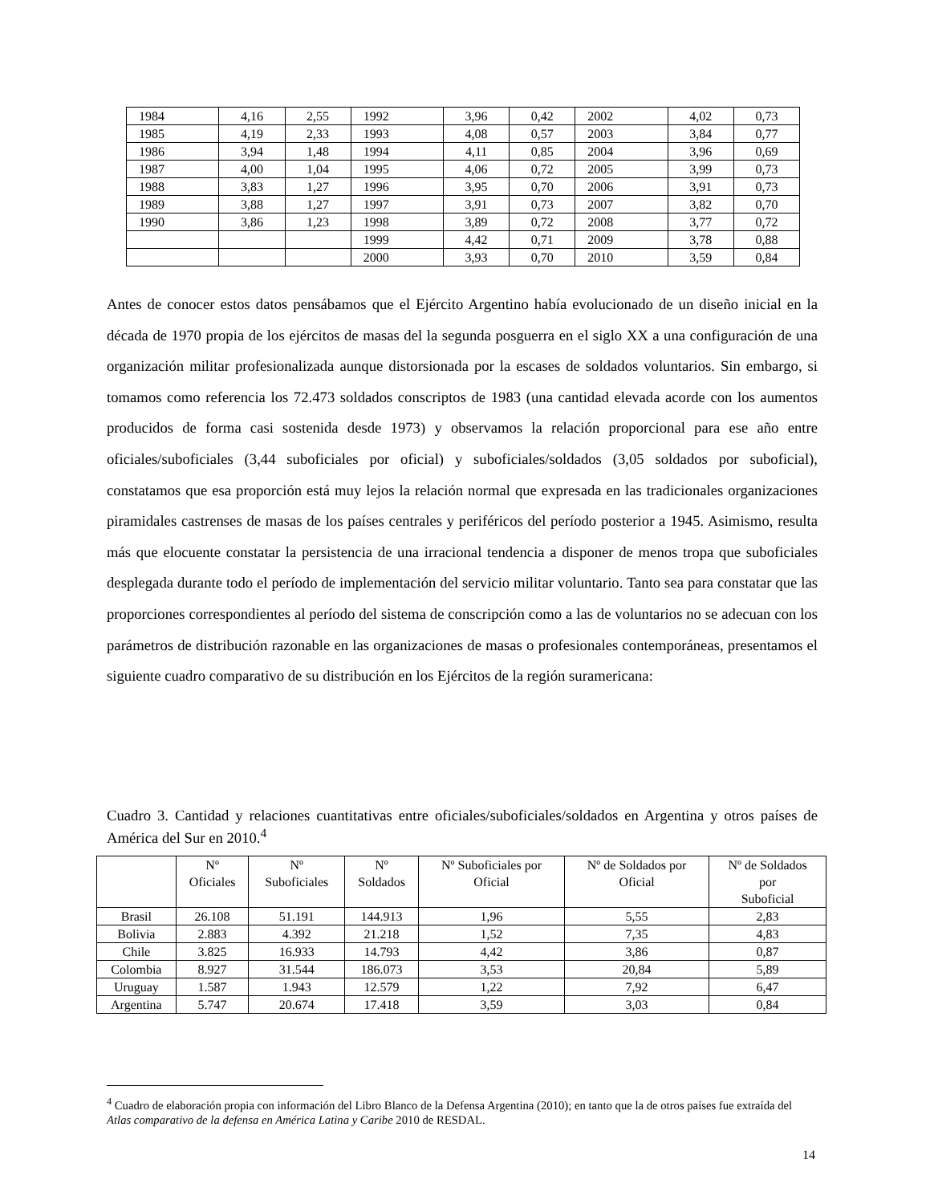| 1984 | 4,16 | 2,55 | 1992 | 3,96 | 0,42 | 2002 | 4,02 | 0,73 |
| 1985 | 4,19 | 2,33 | 1993 | 4,08 | 0,57 | 2003 | 3,84 | 0,77 |
| 1986 | 3,94 | 1,48 | 1994 | 4,11 | 0,85 | 2004 | 3,96 | 0,69 |
| 1987 | 4,00 | 1,04 | 1995 | 4,06 | 0,72 | 2005 | 3,99 | 0,73 |
| 1988 | 3,83 | 1,27 | 1996 | 3,95 | 0,70 | 2006 | 3,91 | 0,73 |
| 1989 | 3,88 | 1,27 | 1997 | 3,91 | 0,73 | 2007 | 3,82 | 0,70 |
| 1990 | 3,86 | 1,23 | 1998 | 3,89 | 0,72 | 2008 | 3,77 | 0,72 |
| | | | 1999 | 4,42 | 0,71 | 2009 | 3,78 | 0,88 |
| | | | 2000 | 3,93 | 0,70 | 2010 | 3,59 | 0,84 |
Antes de conocer estos datos pensábamos que el Ejército Argentino había evolucionado de un diseño inicial en la década de 1970 propia de los ejércitos de masas del la segunda posguerra en el siglo XX a una configuración de una organización militar profesionalizada aunque distorsionada por la escases de soldados voluntarios. Sin embargo, si tomamos como referencia los 72.473 soldados conscriptos de 1983 (una cantidad elevada acorde con los aumentos producidos de forma casi sostenida desde 1973) y observamos la relación proporcional para ese año entre oficiales/suboficiales (3,44 suboficiales por oficial) y suboficiales/soldados (3,05 soldados por suboficial), constatamos que esa proporción está muy lejos la relación normal que expresada en las tradicionales organizaciones piramidales castrenses de masas de los países centrales y periféricos del período posterior a 1945. Asimismo, resulta más que elocuente constatar la persistencia de una irracional tendencia a disponer de menos tropa que suboficiales desplegada durante todo el período de implementación del servicio militar voluntario. Tanto sea para constatar que las proporciones correspondientes al período del sistema de conscripción como a las de voluntarios no se adecuan con los parámetros de distribución razonable en las organizaciones de masas o profesionales contemporáneas, presentamos el siguiente cuadro comparativo de su distribución en los Ejércitos de la región suramericana:
Cuadro 3. Cantidad y relaciones cuantitativas entre oficiales/suboficiales/soldados en Argentina y otros países de América del Sur en 2010.<sup>4</sup>
| | Nº Oficiales | Nº Suboficiales | Nº Soldados | Nº Suboficiales por Oficial | Nº de Soldados por Oficial | Nº de Soldados por Suboficial |
| --- | --- | --- | --- | --- | --- | --- |
| Brasil | 26.108 | 51.191 | 144.913 | 1,96 | 5,55 | 2,83 |
| Bolivia | 2.883 | 4.392 | 21.218 | 1,52 | 7,35 | 4,83 |
| Chile | 3.825 | 16.933 | 14.793 | 4,42 | 3,86 | 0,87 |
| Colombia | 8.927 | 31.544 | 186.073 | 3,53 | 20,84 | 5,89 |
| Uruguay | 1.587 | 1.943 | 12.579 | 1,22 | 7,92 | 6,47 |
| Argentina | 5.747 | 20.674 | 17.418 | 3,59 | 3,03 | 0,84 |
<sup>4</sup> Cuadro de elaboración propia con información del Libro Blanco de la Defensa Argentina (2010); en tanto que la de otros países fue extraída del Atlas comparativo de la defensa en América Latina y Caribe 2010 de RESDAL.
14